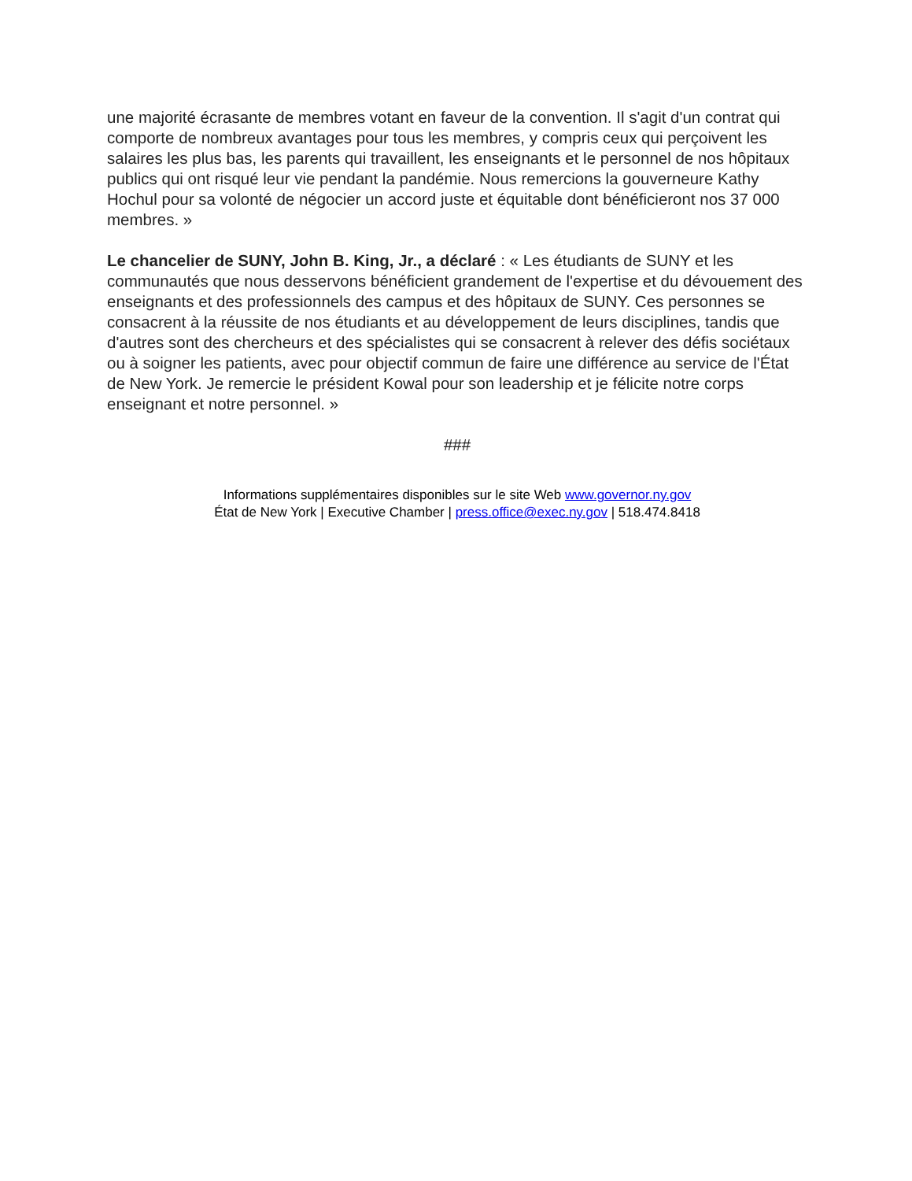une majorité écrasante de membres votant en faveur de la convention. Il s'agit d'un contrat qui comporte de nombreux avantages pour tous les membres, y compris ceux qui perçoivent les salaires les plus bas, les parents qui travaillent, les enseignants et le personnel de nos hôpitaux publics qui ont risqué leur vie pendant la pandémie. Nous remercions la gouverneure Kathy Hochul pour sa volonté de négocier un accord juste et équitable dont bénéficieront nos 37 000 membres. »
Le chancelier de SUNY, John B. King, Jr., a déclaré : « Les étudiants de SUNY et les communautés que nous desservons bénéficient grandement de l'expertise et du dévouement des enseignants et des professionnels des campus et des hôpitaux de SUNY. Ces personnes se consacrent à la réussite de nos étudiants et au développement de leurs disciplines, tandis que d'autres sont des chercheurs et des spécialistes qui se consacrent à relever des défis sociétaux ou à soigner les patients, avec pour objectif commun de faire une différence au service de l'État de New York. Je remercie le président Kowal pour son leadership et je félicite notre corps enseignant et notre personnel. »
###
Informations supplémentaires disponibles sur le site Web www.governor.ny.gov
État de New York | Executive Chamber | press.office@exec.ny.gov | 518.474.8418